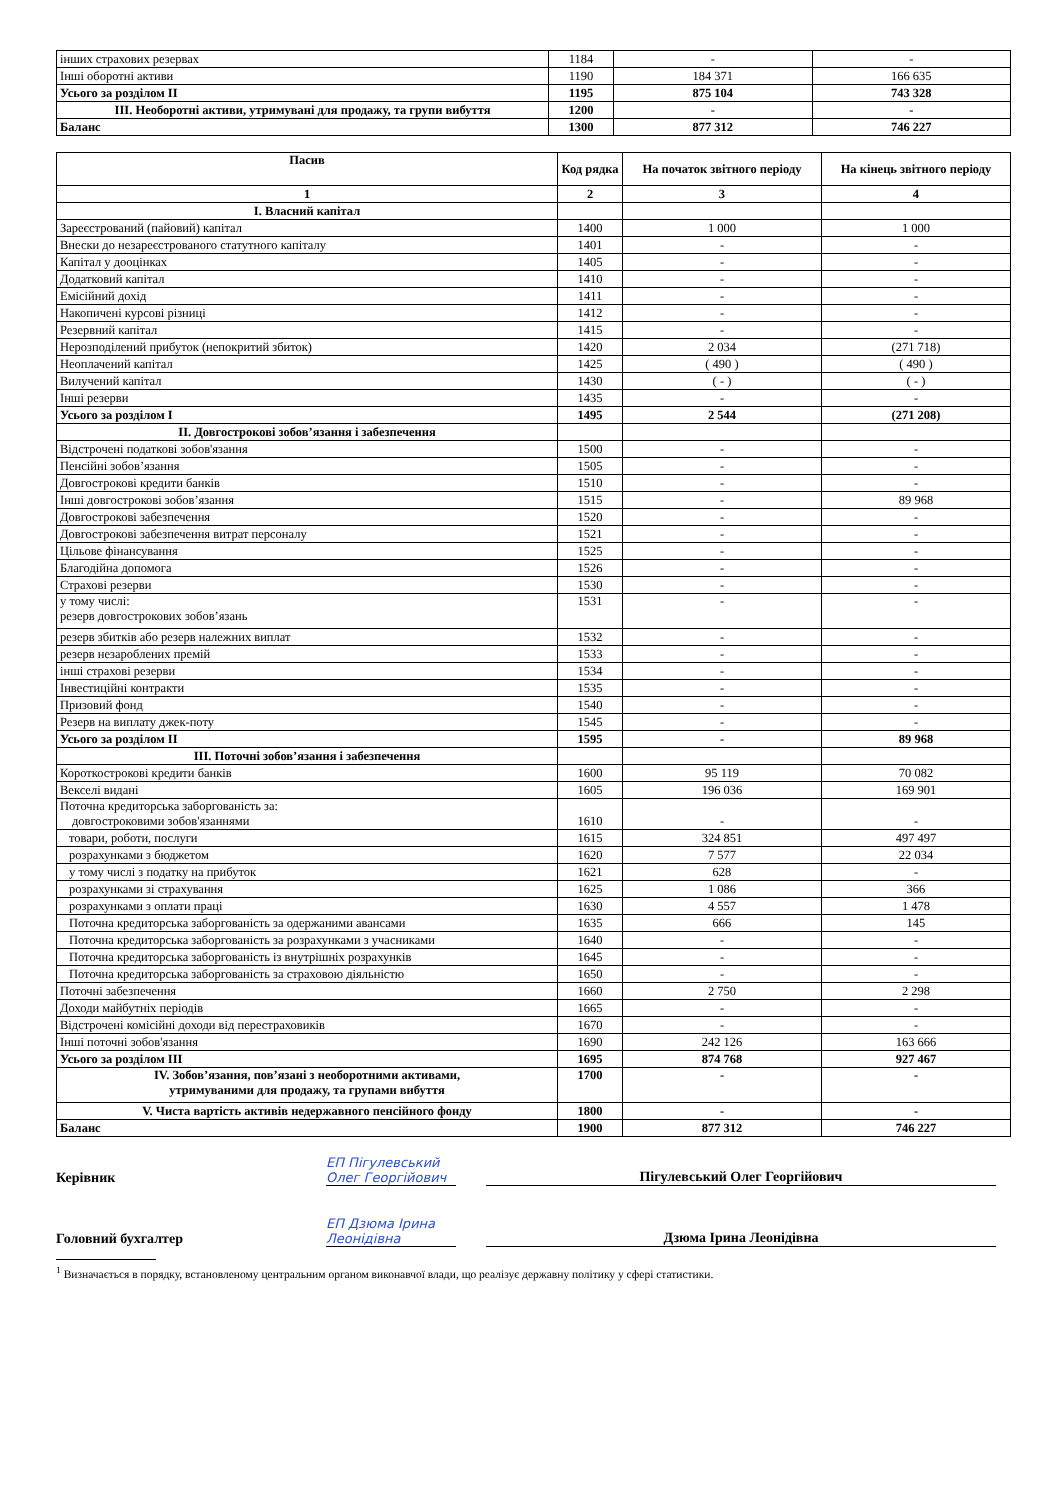| інших страхових резервах | 1184 | - | - |
| Інші оборотні активи | 1190 | 184 371 | 166 635 |
| Усього за розділом II | 1195 | 875 104 | 743 328 |
| III. Необоротні активи, утримувані для продажу, та групи вибуття | 1200 | - | - |
| Баланс | 1300 | 877 312 | 746 227 |
| Пасив | Код рядка | На початок звітного періоду | На кінець звітного періоду |
| 1 | 2 | 3 | 4 |
| I. Власний капітал | | | |
| Зареєстрований (пайовий) капітал | 1400 | 1 000 | 1 000 |
| Внески до незареєстрованого статутного капіталу | 1401 | - | - |
| Капітал у дооцінках | 1405 | - | - |
| Додатковий капітал | 1410 | - | - |
| Емісійний дохід | 1411 | - | - |
| Накопичені курсові різниці | 1412 | - | - |
| Резервний капітал | 1415 | - | - |
| Нерозподілений прибуток (непокритий збиток) | 1420 | 2 034 | (271 718) |
| Неоплачений капітал | 1425 | ( 490 ) | ( 490 ) |
| Вилучений капітал | 1430 | ( - ) | ( - ) |
| Інші резерви | 1435 | - | - |
| Усього за розділом I | 1495 | 2 544 | (271 208) |
| II. Довгострокові зобов’язання і забезпечення | | | |
| Відстрочені податкові зобов'язання | 1500 | - | - |
| Пенсійні зобов’язання | 1505 | - | - |
| Довгострокові кредити банків | 1510 | - | - |
| Інші довгострокові зобов’язання | 1515 | - | 89 968 |
| Довгострокові забезпечення | 1520 | - | - |
| Довгострокові забезпечення витрат персоналу | 1521 | - | - |
| Цільове фінансування | 1525 | - | - |
| Благодійна допомога | 1526 | - | - |
| Страхові резерви | 1530 | - | - |
| у тому числі: резерв довгострокових зобов’язань | 1531 | - | - |
| резерв збитків або резерв належних виплат | 1532 | - | - |
| резерв незароблених премій | 1533 | - | - |
| інші страхові резерви | 1534 | - | - |
| Інвестиційні контракти | 1535 | - | - |
| Призовий фонд | 1540 | - | - |
| Резерв на виплату джек-поту | 1545 | - | - |
| Усього за розділом II | 1595 | - | 89 968 |
| III. Поточні зобов’язання і забезпечення | | | |
| Короткострокові кредити банків | 1600 | 95 119 | 70 082 |
| Векселі видані | 1605 | 196 036 | 169 901 |
| Поточна кредиторська заборгованість за: довгостроковими зобов'язаннями | 1610 | - | - |
| товари, роботи, послуги | 1615 | 324 851 | 497 497 |
| розрахунками з бюджетом | 1620 | 7 577 | 22 034 |
| у тому числі з податку на прибуток | 1621 | 628 | - |
| розрахунками зі страхування | 1625 | 1 086 | 366 |
| розрахунками з оплати праці | 1630 | 4 557 | 1 478 |
| Поточна кредиторська заборгованість за одержаними авансами | 1635 | 666 | 145 |
| Поточна кредиторська заборгованість за розрахунками з учасниками | 1640 | - | - |
| Поточна кредиторська заборгованість із внутрішніх розрахунків | 1645 | - | - |
| Поточна кредиторська заборгованість за страховою діяльністю | 1650 | - | - |
| Поточні забезпечення | 1660 | 2 750 | 2 298 |
| Доходи майбутніх періодів | 1665 | - | - |
| Відстрочені комісійні доходи від перестраховиків | 1670 | - | - |
| Інші поточні зобов'язання | 1690 | 242 126 | 163 666 |
| Усього за розділом III | 1695 | 874 768 | 927 467 |
| IV. Зобов’язання, пов’язані з необоротними активами, утримуваними для продажу, та групами вибуття | 1700 | - | - |
| V. Чиста вартість активів недержавного пенсійного фонду | 1800 | - | - |
| Баланс | 1900 | 877 312 | 746 227 |
Керівник
ЕП Пігулевський Олег Георгійович
Пігулевський Олег Георгійович
Головний бухгалтер
ЕП Дзюма Ірина Леонідівна
Дзюма Ірина Леонідівна
<sup>1</sup> Визначається в порядку, встановленому центральним органом виконавчої влади, що реалізує державну політику у сфері статистики.